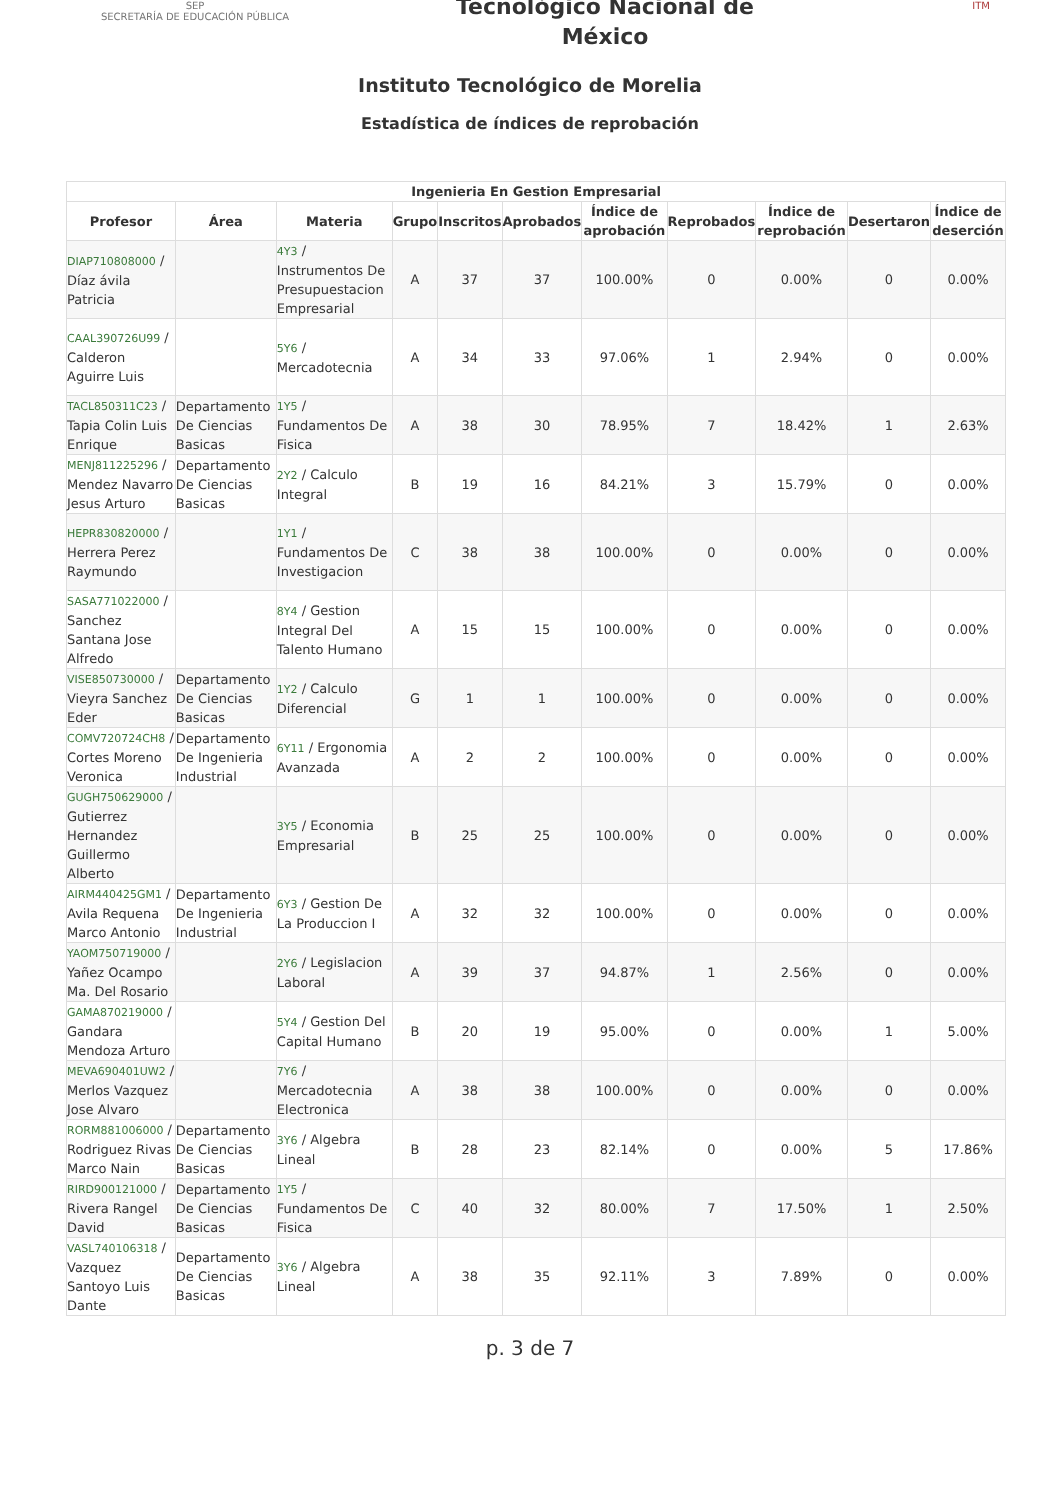SEP
SECRETARÍA DE EDUCACIÓN PÚBLICA
Tecnológico Nacional de
México
ITM
Instituto Tecnológico de Morelia
Estadística de índices de reprobación
| Ingenieria En Gestion Empresarial | | | | | | | | | | |
| --- | --- | --- | --- | --- | --- | --- | --- | --- | --- | --- |
| Profesor | Área | Materia | Grupo | Inscritos | Aprobados | Índice de aprobación | Reprobados | Índice de reprobación | Desertaron | Índice de deserción |
| DIAP710808000 / Díaz ávila Patricia | | 4Y3 / Instrumentos De Presupuestacion Empresarial | A | 37 | 37 | 100.00% | 0 | 0.00% | 0 | 0.00% |
| CAAL390726U99 / Calderon Aguirre Luis | | 5Y6 / Mercadotecnia | A | 34 | 33 | 97.06% | 1 | 2.94% | 0 | 0.00% |
| TACL850311C23 / Tapia Colin Luis Enrique | Departamento De Ciencias Basicas | 1Y5 / Fundamentos De Fisica | A | 38 | 30 | 78.95% | 7 | 18.42% | 1 | 2.63% |
| MENJ811225296 / Mendez Navarro Jesus Arturo | Departamento De Ciencias Basicas | 2Y2 / Calculo Integral | B | 19 | 16 | 84.21% | 3 | 15.79% | 0 | 0.00% |
| HEPR830820000 / Herrera Perez Raymundo | | 1Y1 / Fundamentos De Investigacion | C | 38 | 38 | 100.00% | 0 | 0.00% | 0 | 0.00% |
| SASA771022000 / Sanchez Santana Jose Alfredo | | 8Y4 / Gestion Integral Del Talento Humano | A | 15 | 15 | 100.00% | 0 | 0.00% | 0 | 0.00% |
| VISE850730000 / Vieyra Sanchez Eder | Departamento De Ciencias Basicas | 1Y2 / Calculo Diferencial | G | 1 | 1 | 100.00% | 0 | 0.00% | 0 | 0.00% |
| COMV720724CH8 / Cortes Moreno Veronica | Departamento De Ingenieria Industrial | 6Y11 / Ergonomia Avanzada | A | 2 | 2 | 100.00% | 0 | 0.00% | 0 | 0.00% |
| GUGH750629000 / Gutierrez Hernandez Guillermo Alberto | | 3Y5 / Economia Empresarial | B | 25 | 25 | 100.00% | 0 | 0.00% | 0 | 0.00% |
| AIRM440425GM1 / Avila Requena Marco Antonio | Departamento De Ingenieria Industrial | 6Y3 / Gestion De La Produccion I | A | 32 | 32 | 100.00% | 0 | 0.00% | 0 | 0.00% |
| YAOM750719000 / Yañez Ocampo Ma. Del Rosario | | 2Y6 / Legislacion Laboral | A | 39 | 37 | 94.87% | 1 | 2.56% | 0 | 0.00% |
| GAMA870219000 / Gandara Mendoza Arturo | | 5Y4 / Gestion Del Capital Humano | B | 20 | 19 | 95.00% | 0 | 0.00% | 1 | 5.00% |
| MEVA690401UW2 / Merlos Vazquez Jose Alvaro | | 7Y6 / Mercadotecnia Electronica | A | 38 | 38 | 100.00% | 0 | 0.00% | 0 | 0.00% |
| RORM881006000 / Rodriguez Rivas Marco Nain | Departamento De Ciencias Basicas | 3Y6 / Algebra Lineal | B | 28 | 23 | 82.14% | 0 | 0.00% | 5 | 17.86% |
| RIRD900121000 / Rivera Rangel David | Departamento De Ciencias Basicas | 1Y5 / Fundamentos De Fisica | C | 40 | 32 | 80.00% | 7 | 17.50% | 1 | 2.50% |
| VASL740106318 / Vazquez Santoyo Luis Dante | Departamento De Ciencias Basicas | 3Y6 / Algebra Lineal | A | 38 | 35 | 92.11% | 3 | 7.89% | 0 | 0.00% |
p. 3 de 7